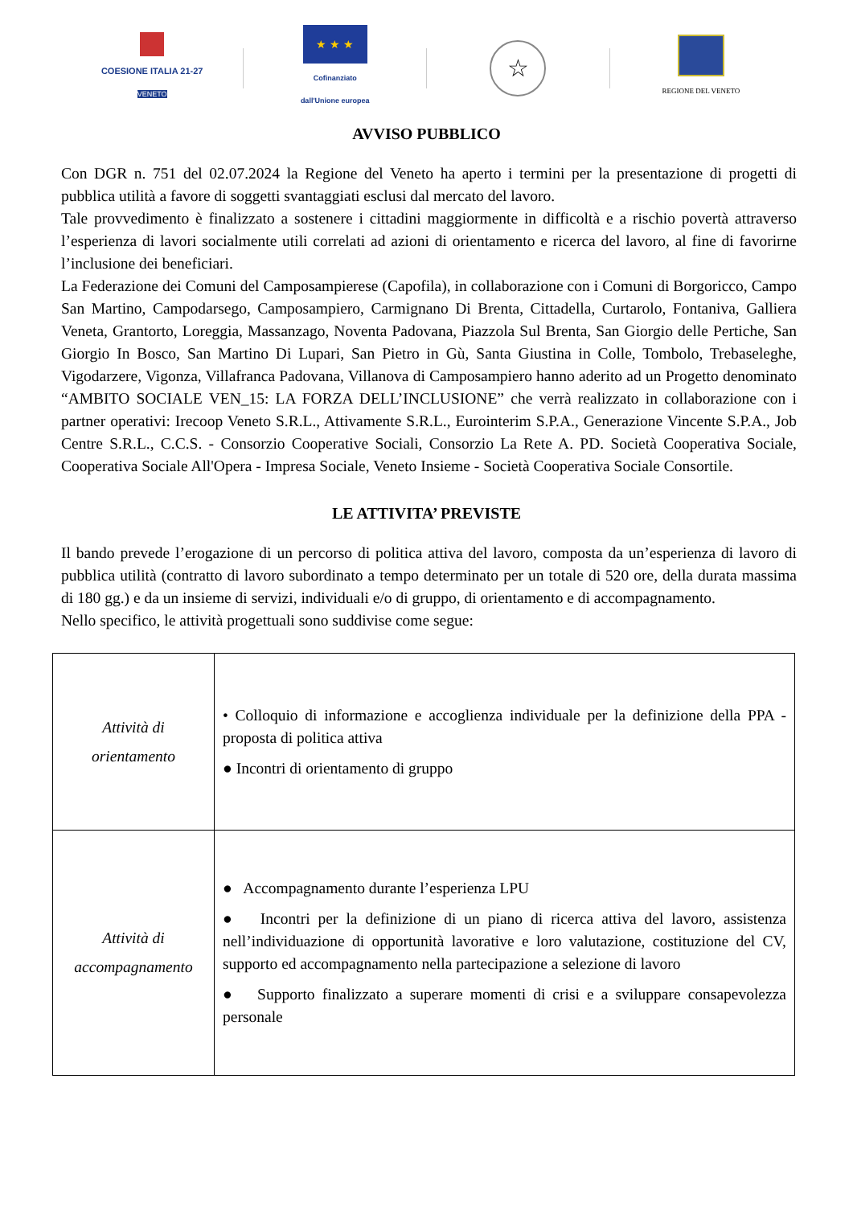COESIONE ITALIA 21-27
VENETO
★ ★ ★
Cofinanziato
dall'Unione europea
☆
REGIONE DEL VENETO
AVVISO PUBBLICO
Con DGR n. 751 del 02.07.2024 la Regione del Veneto ha aperto i termini per la presentazione di progetti di pubblica utilità a favore di soggetti svantaggiati esclusi dal mercato del lavoro.
Tale provvedimento è finalizzato a sostenere i cittadini maggiormente in difficoltà e a rischio povertà attraverso l’esperienza di lavori socialmente utili correlati ad azioni di orientamento e ricerca del lavoro, al fine di favorirne l’inclusione dei beneficiari.
La Federazione dei Comuni del Camposampierese (Capofila), in collaborazione con i Comuni di Borgoricco, Campo San Martino, Campodarsego, Camposampiero, Carmignano Di Brenta, Cittadella, Curtarolo, Fontaniva, Galliera Veneta, Grantorto, Loreggia, Massanzago, Noventa Padovana, Piazzola Sul Brenta, San Giorgio delle Pertiche, San Giorgio In Bosco, San Martino Di Lupari, San Pietro in Gù, Santa Giustina in Colle, Tombolo, Trebaseleghe, Vigodarzere, Vigonza, Villafranca Padovana, Villanova di Camposampiero hanno aderito ad un Progetto denominato “AMBITO SOCIALE VEN_15: LA FORZA DELL’INCLUSIONE” che verrà realizzato in collaborazione con i partner operativi: Irecoop Veneto S.R.L., Attivamente S.R.L., Eurointerim S.P.A., Generazione Vincente S.P.A., Job Centre S.R.L., C.C.S. - Consorzio Cooperative Sociali, Consorzio La Rete A. PD. Società Cooperativa Sociale, Cooperativa Sociale All'Opera - Impresa Sociale, Veneto Insieme - Società Cooperativa Sociale Consortile.
LE ATTIVITA’ PREVISTE
Il bando prevede l’erogazione di un percorso di politica attiva del lavoro, composta da un’esperienza di lavoro di pubblica utilità (contratto di lavoro subordinato a tempo determinato per un totale di 520 ore, della durata massima di 180 gg.) e da un insieme di servizi, individuali e/o di gruppo, di orientamento e di accompagnamento.
Nello specifico, le attività progettuali sono suddivise come segue:
| Attività di orientamento | • Colloquio di informazione e accoglienza individuale per la definizione della PPA - proposta di politica attiva ● Incontri di orientamento di gruppo |
| Attività di accompagnamento | ● Accompagnamento durante l’esperienza LPU ● Incontri per la definizione di un piano di ricerca attiva del lavoro, assistenza nell’individuazione di opportunità lavorative e loro valutazione, costituzione del CV, supporto ed accompagnamento nella partecipazione a selezione di lavoro ● Supporto finalizzato a superare momenti di crisi e a sviluppare consapevolezza personale |